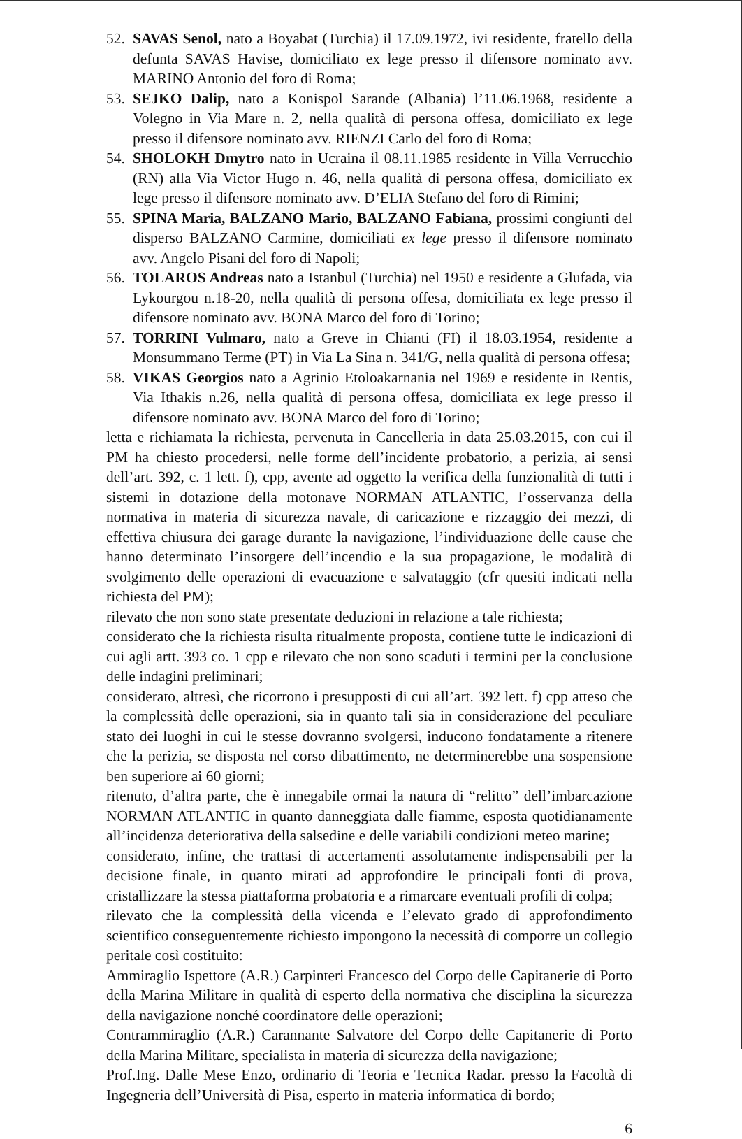52.
SAVAS Senol, nato a Boyabat (Turchia) il 17.09.1972, ivi residente, fratello della defunta SAVAS Havise, domiciliato ex lege presso il difensore nominato avv. MARINO Antonio del foro di Roma;
53.
SEJKO Dalip, nato a Konispol Sarande (Albania) l’11.06.1968, residente a Volegno in Via Mare n. 2, nella qualità di persona offesa, domiciliato ex lege presso il difensore nominato avv. RIENZI Carlo del foro di Roma;
54.
SHOLOKH Dmytro nato in Ucraina il 08.11.1985 residente in Villa Verrucchio (RN) alla Via Victor Hugo n. 46, nella qualità di persona offesa, domiciliato ex lege presso il difensore nominato avv. D’ELIA Stefano del foro di Rimini;
55.
SPINA Maria, BALZANO Mario, BALZANO Fabiana, prossimi congiunti del disperso BALZANO Carmine, domiciliati ex lege presso il difensore nominato avv. Angelo Pisani del foro di Napoli;
56.
TOLAROS Andreas nato a Istanbul (Turchia) nel 1950 e residente a Glufada, via Lykourgou n.18-20, nella qualità di persona offesa, domiciliata ex lege presso il difensore nominato avv. BONA Marco del foro di Torino;
57.
TORRINI Vulmaro, nato a Greve in Chianti (FI) il 18.03.1954, residente a Monsummano Terme (PT) in Via La Sina n. 341/G, nella qualità di persona offesa;
58.
VIKAS Georgios nato a Agrinio Etoloakarnania nel 1969 e residente in Rentis, Via Ithakis n.26, nella qualità di persona offesa, domiciliata ex lege presso il difensore nominato avv. BONA Marco del foro di Torino;
letta e richiamata la richiesta, pervenuta in Cancelleria in data 25.03.2015, con cui il PM ha chiesto procedersi, nelle forme dell’incidente probatorio, a perizia, ai sensi dell’art. 392, c. 1 lett. f), cpp, avente ad oggetto la verifica della funzionalità di tutti i sistemi in dotazione della motonave NORMAN ATLANTIC, l’osservanza della normativa in materia di sicurezza navale, di caricazione e rizzaggio dei mezzi, di effettiva chiusura dei garage durante la navigazione, l’individuazione delle cause che hanno determinato l’insorgere dell’incendio e la sua propagazione, le modalità di svolgimento delle operazioni di evacuazione e salvataggio (cfr quesiti indicati nella richiesta del PM);
rilevato che non sono state presentate deduzioni in relazione a tale richiesta;
considerato che la richiesta risulta ritualmente proposta, contiene tutte le indicazioni di cui agli artt. 393 co. 1 cpp e rilevato che non sono scaduti i termini per la conclusione delle indagini preliminari;
considerato, altresì, che ricorrono i presupposti di cui all’art. 392 lett. f) cpp atteso che la complessità delle operazioni, sia in quanto tali sia in considerazione del peculiare stato dei luoghi in cui le stesse dovranno svolgersi, inducono fondatamente a ritenere che la perizia, se disposta nel corso dibattimento, ne determinerebbe una sospensione ben superiore ai 60 giorni;
ritenuto, d’altra parte, che è innegabile ormai la natura di “relitto” dell’imbarcazione NORMAN ATLANTIC in quanto danneggiata dalle fiamme, esposta quotidianamente all’incidenza deteriorativa della salsedine e delle variabili condizioni meteo marine;
considerato, infine, che trattasi di accertamenti assolutamente indispensabili per la decisione finale, in quanto mirati ad approfondire le principali fonti di prova, cristallizzare la stessa piattaforma probatoria e a rimarcare eventuali profili di colpa;
rilevato che la complessità della vicenda e l’elevato grado di approfondimento scientifico conseguentemente richiesto impongono la necessità di comporre un collegio peritale così costituito:
Ammiraglio Ispettore (A.R.) Carpinteri Francesco del Corpo delle Capitanerie di Porto della Marina Militare in qualità di esperto della normativa che disciplina la sicurezza della navigazione nonché coordinatore delle operazioni;
Contrammiraglio (A.R.) Carannante Salvatore del Corpo delle Capitanerie di Porto della Marina Militare, specialista in materia di sicurezza della navigazione;
Prof.Ing. Dalle Mese Enzo, ordinario di Teoria e Tecnica Radar. presso la Facoltà di Ingegneria dell’Università di Pisa, esperto in materia informatica di bordo;
6